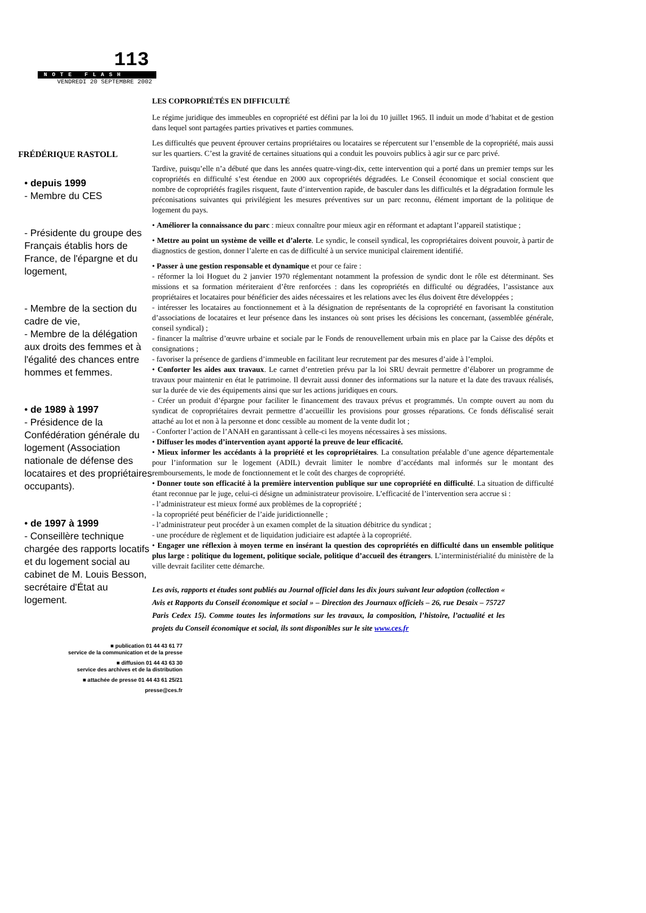113
NOTE FLASH
VENDREDI 20 SEPTEMBRE 2002
FRÉDÉRIQUE RASTOLL
• depuis 1999
- Membre du CES
- Présidente du groupe des Français établis hors de France, de l'épargne et du logement,
- Membre de la section du cadre de vie,
- Membre de la délégation aux droits des femmes et à l'égalité des chances entre hommes et femmes.
• de 1989 à 1997
- Présidence de la Confédération générale du logement (Association nationale de défense des locataires et des propriétaires occupants).
• de 1997 à 1999
- Conseillère technique chargée des rapports locatifs et du logement social au cabinet de M. Louis Besson, secrétaire d'État au logement.
■ publication 01 44 43 61 77
service de la communication et de la presse
■ diffusion 01 44 43 63 30
service des archives et de la distribution
■ attachée de presse 01 44 43 61 25/21
presse@ces.fr
LES COPROPRIÉTÉS EN DIFFICULTÉ
Le régime juridique des immeubles en copropriété est défini par la loi du 10 juillet 1965. Il induit un mode d’habitat et de gestion dans lequel sont partagées parties privatives et parties communes.
Les difficultés que peuvent éprouver certains propriétaires ou locataires se répercutent sur l’ensemble de la copropriété, mais aussi sur les quartiers. C’est la gravité de certaines situations qui a conduit les pouvoirs publics à agir sur ce parc privé.
Tardive, puisqu’elle n’a débuté que dans les années quatre-vingt-dix, cette intervention qui a porté dans un premier temps sur les copropriétés en difficulté s’est étendue en 2000 aux copropriétés dégradées. Le Conseil économique et social conscient que nombre de copropriétés fragiles risquent, faute d’intervention rapide, de basculer dans les difficultés et la dégradation formule les préconisations suivantes qui privilégient les mesures préventives sur un parc reconnu, élément important de la politique de logement du pays.
• Améliorer la connaissance du parc : mieux connaître pour mieux agir en réformant et adaptant l’appareil statistique ;
• Mettre au point un système de veille et d’alerte. Le syndic, le conseil syndical, les copropriétaires doivent pouvoir, à partir de diagnostics de gestion, donner l’alerte en cas de difficulté à un service municipal clairement identifié.
• Passer à une gestion responsable et dynamique et pour ce faire :
- réformer la loi Hoguet du 2 janvier 1970 réglementant notamment la profession de syndic dont le rôle est déterminant. Ses missions et sa formation mériteraient d’être renforcées : dans les copropriétés en difficulté ou dégradées, l’assistance aux propriétaires et locataires pour bénéficier des aides nécessaires et les relations avec les élus doivent être développées ;
- intéresser les locataires au fonctionnement et à la désignation de représentants de la copropriété en favorisant la constitution d’associations de locataires et leur présence dans les instances où sont prises les décisions les concernant, (assemblée générale, conseil syndical) ;
- financer la maîtrise d’œuvre urbaine et sociale par le Fonds de renouvellement urbain mis en place par la Caisse des dépôts et consignations ;
- favoriser la présence de gardiens d’immeuble en facilitant leur recrutement par des mesures d’aide à l’emploi.
• Conforter les aides aux travaux. Le carnet d’entretien prévu par la loi SRU devrait permettre d’élaborer un programme de travaux pour maintenir en état le patrimoine. Il devrait aussi donner des informations sur la nature et la date des travaux réalisés, sur la durée de vie des équipements ainsi que sur les actions juridiques en cours.
- Créer un produit d’épargne pour faciliter le financement des travaux prévus et programmés. Un compte ouvert au nom du syndicat de copropriétaires devrait permettre d’accueillir les provisions pour grosses réparations. Ce fonds défiscalisé serait attaché au lot et non à la personne et donc cessible au moment de la vente dudit lot ;
- Conforter l’action de l’ANAH en garantissant à celle-ci les moyens nécessaires à ses missions.
• Diffuser les modes d’intervention ayant apporté la preuve de leur efficacité.
• Mieux informer les accédants à la propriété et les copropriétaires. La consultation préalable d’une agence départementale pour l’information sur le logement (ADIL) devrait limiter le nombre d’accédants mal informés sur le montant des remboursements, le mode de fonctionnement et le coût des charges de copropriété.
• Donner toute son efficacité à la première intervention publique sur une copropriété en difficulté. La situation de difficulté étant reconnue par le juge, celui-ci désigne un administrateur provisoire. L’efficacité de l’intervention sera accrue si :
- l’administrateur est mieux formé aux problèmes de la copropriété ;
- la copropriété peut bénéficier de l’aide juridictionnelle ;
- l’administrateur peut procéder à un examen complet de la situation débitrice du syndicat ;
- une procédure de règlement et de liquidation judiciaire est adaptée à la copropriété.
• Engager une réflexion à moyen terme en insérant la question des copropriétés en difficulté dans un ensemble politique plus large : politique du logement, politique sociale, politique d’accueil des étrangers. L’interministérialité du ministère de la ville devrait faciliter cette démarche.
Les avis, rapports et études sont publiés au Journal officiel dans les dix jours suivant leur adoption (collection « Avis et Rapports du Conseil économique et social » – Direction des Journaux officiels – 26, rue Desaix – 75727 Paris Cedex 15). Comme toutes les informations sur les travaux, la composition, l’histoire, l’actualité et les projets du Conseil économique et social, ils sont disponibles sur le site www.ces.fr